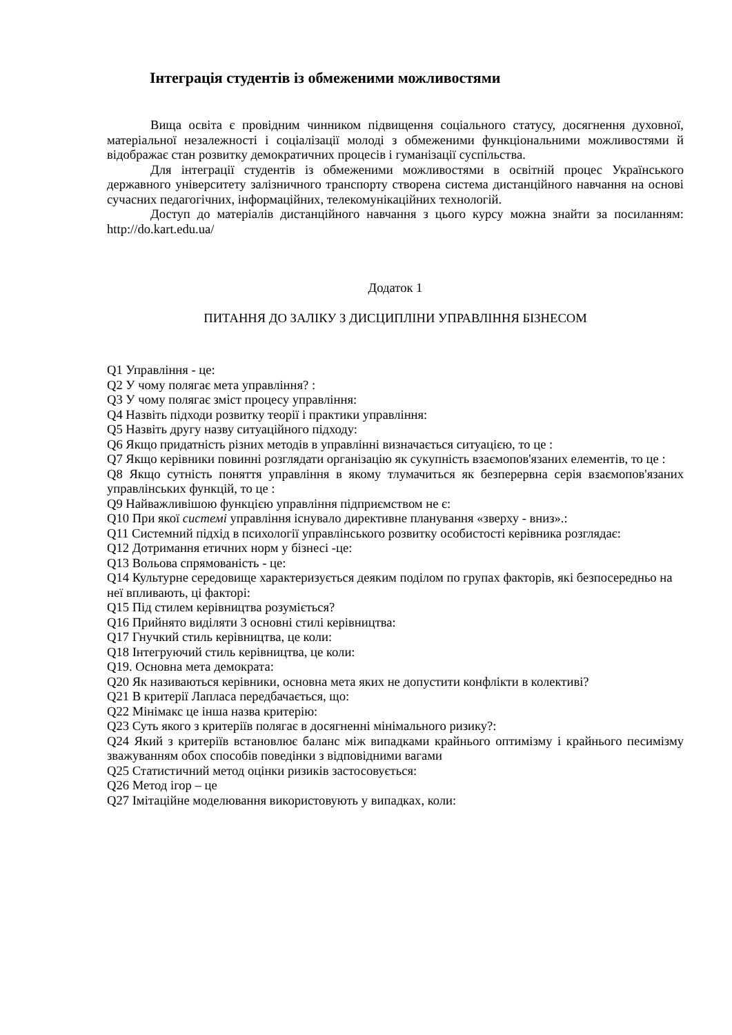Інтеграція студентів із обмеженими можливостями
Вища освіта є провідним чинником підвищення соціального статусу, досягнення духовної, матеріальної незалежності і соціалізації молоді з обмеженими функціональними можливостями й відображає стан розвитку демократичних процесів і гуманізації суспільства.
Для інтеграції студентів із обмеженими можливостями в освітній процес Українського державного університету залізничного транспорту створена система дистанційного навчання на основі сучасних педагогічних, інформаційних, телекомунікаційних технологій.
Доступ до матеріалів дистанційного навчання з цього курсу можна знайти за посиланням: http://do.kart.edu.ua/
Додаток 1
ПИТАННЯ ДО ЗАЛІКУ З ДИСЦИПЛІНИ УПРАВЛІННЯ БІЗНЕСОМ
Q1 Управління - це:
Q2 У чому полягає мета управління? :
Q3 У чому полягає зміст процесу управління:
Q4 Назвіть підходи розвитку теорії і практики управління:
Q5 Назвіть другу назву ситуаційного підходу:
Q6 Якщо придатність різних методів в управлінні визначається ситуацією, то це :
Q7 Якщо керівники повинні розглядати організацію як сукупність взаємопов'язаних елементів, то це :
Q8 Якщо сутність поняття управління в якому тлумачиться як безперервна серія взаємопов'язаних управлінських функцій, то це :
Q9 Найважливішою функцією управління підприємством не є:
Q10 При якої системі управління існувало директивне планування «зверху - вниз».:
Q11 Системний підхід в психології управлінського розвитку особистості керівника розглядає:
Q12 Дотримання етичних норм у бізнесі -це:
Q13 Вольова спрямованість - це:
Q14 Культурне середовище характеризується деяким поділом по групах факторів, які безпосередньо на неї впливають, ці факторі:
Q15 Під стилем керівництва розуміється?
Q16 Прийнято виділяти 3 основні стилі керівництва:
Q17 Гнучкий стиль керівництва, це коли:
Q18 Інтегруючий стиль керівництва, це коли:
Q19. Основна мета демократа:
Q20 Як називаються керівники, основна мета яких не допустити конфлікти в колективі?
Q21 В критерії Лапласа передбачається, що:
Q22 Мінімакс це інша назва критерію:
Q23 Суть якого з критеріїв полягає в досягненні мінімального ризику?:
Q24 Який з критеріїв встановлює баланс між випадками крайнього оптимізму і крайнього песимізму зважуванням обох способів поведінки з відповідними вагами
Q25 Статистичний метод оцінки ризиків застосовується:
Q26 Метод ігор – це
Q27 Імітаційне моделювання використовують у випадках, коли: